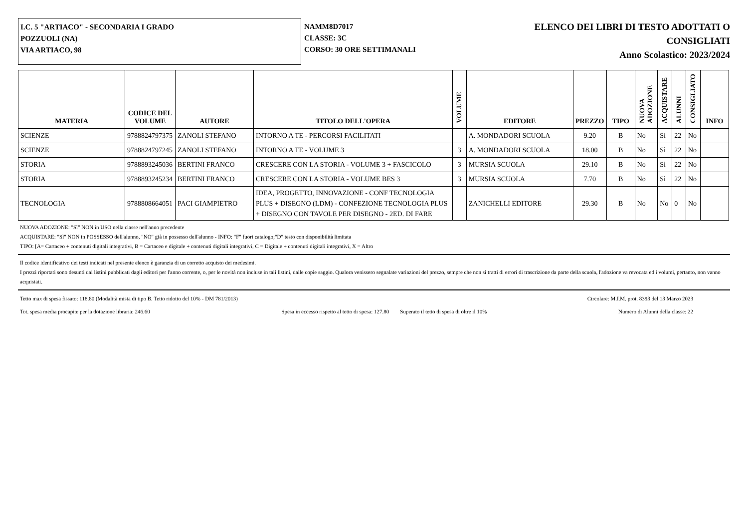I.C. 5 "ARTIACO" - SECONDARIA I GRADO
POZZUOLI (NA)
VIA ARTIACO, 98
NAMM8D7017
CLASSE: 3C
CORSO: 30 ORE SETTIMANALI
ELENCO DEI LIBRI DI TESTO ADOTTATI O
CONSIGLIATI
Anno Scolastico: 2023/2024
| MATERIA | CODICE DEL VOLUME | AUTORE | TITOLO DELL'OPERA | VOLUME | EDITORE | PREZZO | TIPO | NUOVA ADOZIONE | ACQUISTARE | ALUNNI | CONSIGLIATO | INFO |
| --- | --- | --- | --- | --- | --- | --- | --- | --- | --- | --- | --- | --- |
| SCIENZE | 9788824797375 | ZANOLI STEFANO | INTORNO A TE - PERCORSI FACILITATI | | A. MONDADORI SCUOLA | 9.20 | B | No | Sì | 22 | No | |
| SCIENZE | 9788824797245 | ZANOLI STEFANO | INTORNO A TE - VOLUME 3 | 3 | A. MONDADORI SCUOLA | 18.00 | B | No | Sì | 22 | No | |
| STORIA | 9788893245036 | BERTINI FRANCO | CRESCERE CON LA STORIA - VOLUME 3 + FASCICOLO | 3 | MURSIA SCUOLA | 29.10 | B | No | Sì | 22 | No | |
| STORIA | 9788893245234 | BERTINI FRANCO | CRESCERE CON LA STORIA - VOLUME BES 3 | 3 | MURSIA SCUOLA | 7.70 | B | No | Sì | 22 | No | |
| TECNOLOGIA | 9788808664051 | PACI GIAMPIETRO | IDEA, PROGETTO, INNOVAZIONE - CONF TECNOLOGIA PLUS + DISEGNO (LDM) - CONFEZIONE TECNOLOGIA PLUS + DISEGNO CON TAVOLE PER DISEGNO - 2ED. DI FARE | | ZANICHELLI EDITORE | 29.30 | B | No | No | 0 | No | |
NUOVA ADOZIONE: "Sì" NON in USO nella classe nell'anno precedente
ACQUISTARE: "Sì" NON in POSSESSO dell'alunno, "NO" già in possesso dell'alunno - INFO: "F" fuori catalogo;"D" testo con disponibilità limitata
TIPO: [A= Cartaceo + contenuti digitali integrativi, B = Cartaceo e digitale + contenuti digitali integrativi, C = Digitale + contenuti digitali integrativi, X = Altro
Il codice identificativo dei testi indicati nel presente elenco è garanzia di un corretto acquisto dei medesimi.
I prezzi riportati sono desunti dai listini pubblicati dagli editori per l'anno corrente, o, per le novità non incluse in tali listini, dalle copie saggio. Qualora venissero segnalate variazioni del prezzo, sempre che non si tratti di errori di trascrizione da parte della scuola, l'adozione va revocata ed i volumi, pertanto, non vanno acquistati.
Tetto max di spesa fissato: 118.80 (Modalità mista di tipo B. Tetto ridotto del 10% - DM 781/2013) Circolare: M.I.M. prot. 8393 del 13 Marzo 2023
Tot. spesa media procapite per la dotazione libraria: 246.60 Spesa in eccesso rispetto al tetto di spesa: 127.80 Superato il tetto di spesa di oltre il 10% Numero di Alunni della classe: 22